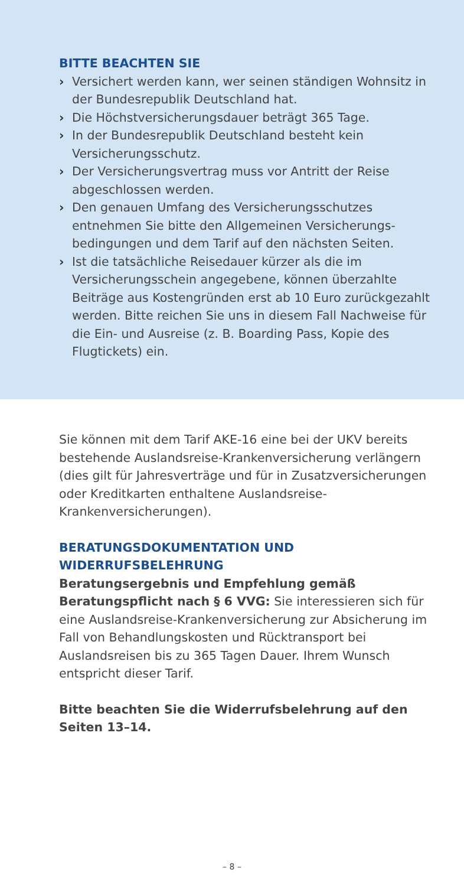BITTE BEACHTEN SIE
› Versichert werden kann, wer seinen ständigen Wohnsitz in der Bundesrepublik Deutschland hat.
› Die Höchstversicherungsdauer beträgt 365 Tage.
› In der Bundesrepublik Deutschland besteht kein Versicherungsschutz.
› Der Versicherungsvertrag muss vor Antritt der Reise abgeschlossen werden.
› Den genauen Umfang des Versicherungsschutzes entnehmen Sie bitte den Allgemeinen Versicherungs­bedingungen und dem Tarif auf den nächsten Seiten.
› Ist die tatsächliche Reisedauer kürzer als die im Versicherungsschein angegebene, können überzahlte Beiträge aus Kostengründen erst ab 10 Euro zurück­gezahlt werden. Bitte reichen Sie uns in diesem Fall Nachweise für die Ein- und Ausreise (z. B. Boarding Pass, Kopie des Flugtickets) ein.
Sie können mit dem Tarif AKE-16 eine bei der UKV bereits bestehende Auslandsreise-Krankenversicherung verlän­gern (dies gilt für Jahresverträge und für in Zusatzver­sicherungen oder Kreditkarten enthaltene Auslandsreise-Krankenversicherungen).
BERATUNGSDOKUMENTATION UND WIDERRUFSBELEHRUNG
Beratungsergebnis und Empfehlung gemäß Beratungs­pflicht nach § 6 VVG: Sie interessieren sich für eine Auslandsreise-Krankenversicherung zur Absicherung im Fall von Behandlungskosten und Rücktransport bei Auslandsreisen bis zu 365 Tagen Dauer. Ihrem Wunsch entspricht dieser Tarif.
Bitte beachten Sie die Widerrufsbelehrung auf den Seiten 13–14.
– 8 –